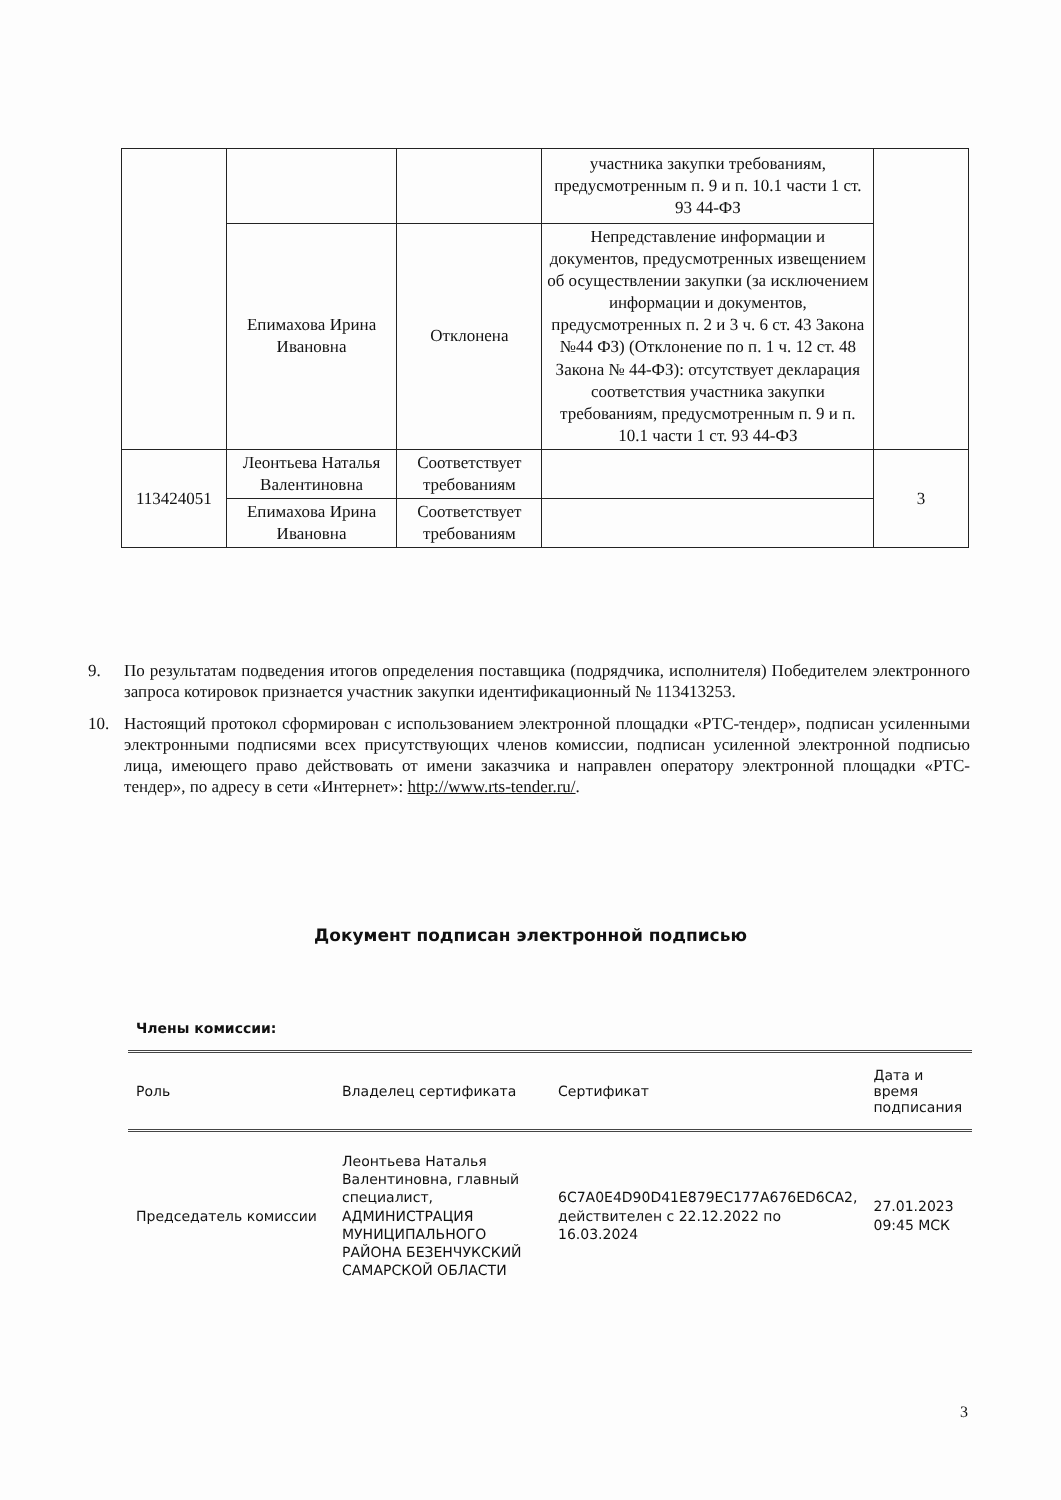| | | | участника закупки требованиям, предусмотренным п. 9 и п. 10.1 части 1 ст. 93 44-ФЗ | |
| | Епимахова Ирина Ивановна | Отклонена | Непредставление информации и документов, предусмотренных извещением об осуществлении закупки (за исключением информации и документов, предусмотренных п. 2 и 3 ч. 6 ст. 43 Закона №44 ФЗ) (Отклонение по п. 1 ч. 12 ст. 48 Закона № 44-ФЗ): отсутствует декларация соответствия участника закупки требованиям, предусмотренным п. 9 и п. 10.1 части 1 ст. 93 44-ФЗ | |
| 113424051 | Леонтьева Наталья Валентиновна | Соответствует требованиям | | 3 |
| | Епимахова Ирина Ивановна | Соответствует требованиям | | |
9. По результатам подведения итогов определения поставщика (подрядчика, исполнителя) Победителем электронного запроса котировок признается участник закупки идентификационный № 113413253.
10. Настоящий протокол сформирован с использованием электронной площадки «РТС-тендер», подписан усиленными электронными подписями всех присутствующих членов комиссии, подписан усиленной электронной подписью лица, имеющего право действовать от имени заказчика и направлен оператору электронной площадки «РТС-тендер», по адресу в сети «Интернет»: http://www.rts-tender.ru/.
Документ подписан электронной подписью
Члены комиссии:
| Роль | Владелец сертификата | Сертификат | Дата и время подписания |
| --- | --- | --- | --- |
| Председатель комиссии | Леонтьева Наталья Валентиновна, главный специалист, АДМИНИСТРАЦИЯ МУНИЦИПАЛЬНОГО РАЙОНА БЕЗЕНЧУКСКИЙ САМАРСКОЙ ОБЛАСТИ | 6C7A0E4D90D41E879EC177A676ED6CA2, действителен с 22.12.2022 по 16.03.2024 | 27.01.2023 09:45 МСК |
3